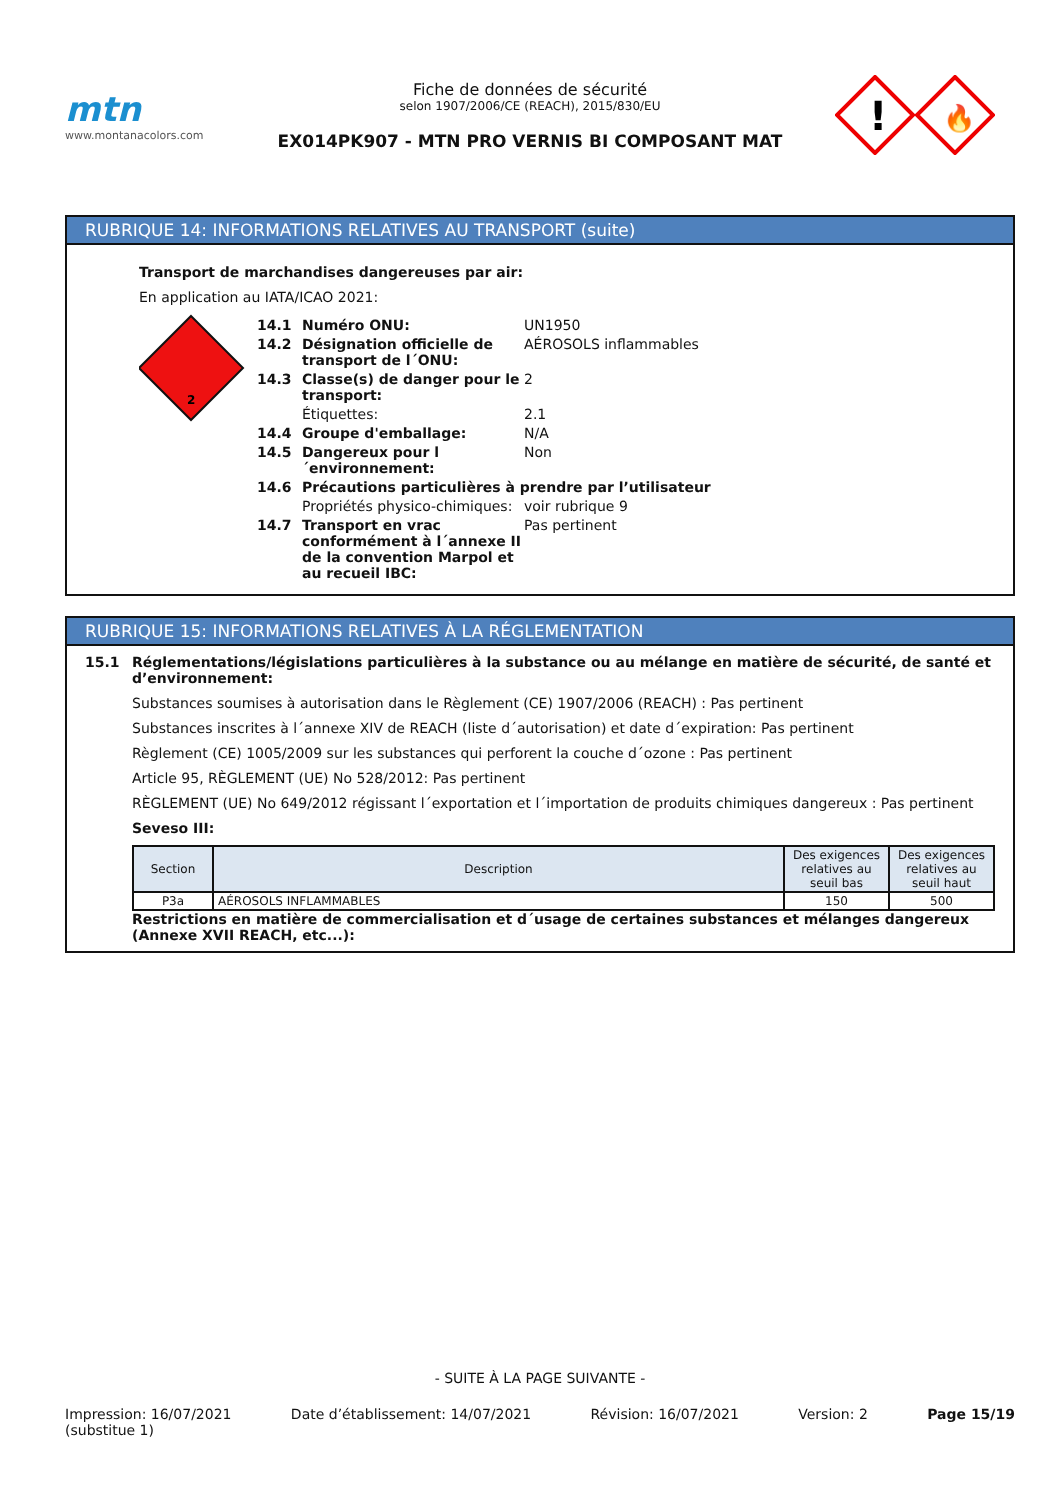mtn
www.montanacolors.com
Fiche de données de sécurité
selon 1907/2006/CE (REACH), 2015/830/EU
EX014PK907 - MTN PRO VERNIS BI COMPOSANT MAT
!
🔥
RUBRIQUE 14: INFORMATIONS RELATIVES AU TRANSPORT (suite)
Transport de marchandises dangereuses par air:
En application au IATA/ICAO 2021:
2
14.1 Numéro ONU: UN1950
14.2 Désignation officielle de transport de l´ONU: AÉROSOLS inflammables
14.3 Classe(s) de danger pour le transport: 2
Étiquettes: 2.1
14.4 Groupe d'emballage: N/A
14.5 Dangereux pour l´environnement: Non
14.6 Précautions particulières à prendre par l’utilisateur
Propriétés physico-chimiques: voir rubrique 9
14.7 Transport en vrac conformément à l´annexe II de la convention Marpol et au recueil IBC: Pas pertinent
RUBRIQUE 15: INFORMATIONS RELATIVES À LA RÉGLEMENTATION
15.1 Réglementations/législations particulières à la substance ou au mélange en matière de sécurité, de santé et d’environnement:
Substances soumises à autorisation dans le Règlement (CE) 1907/2006 (REACH) : Pas pertinent
Substances inscrites à l´annexe XIV de REACH (liste d´autorisation) et date d´expiration: Pas pertinent
Règlement (CE) 1005/2009 sur les substances qui perforent la couche d´ozone : Pas pertinent
Article 95, RÈGLEMENT (UE) No 528/2012: Pas pertinent
RÈGLEMENT (UE) No 649/2012 régissant l´exportation et l´importation de produits chimiques dangereux : Pas pertinent
Seveso III:
| Section | Description | Des exigences relatives au seuil bas | Des exigences relatives au seuil haut |
| --- | --- | --- | --- |
| P3a | AÉROSOLS INFLAMMABLES | 150 | 500 |
Restrictions en matière de commercialisation et d´usage de certaines substances et mélanges dangereux (Annexe XVII REACH, etc...):
- SUITE À LA PAGE SUIVANTE -
Impression: 16/07/2021
(substitue 1) Date d’établissement: 14/07/2021 Révision: 16/07/2021 Version: 2 Page 15/19